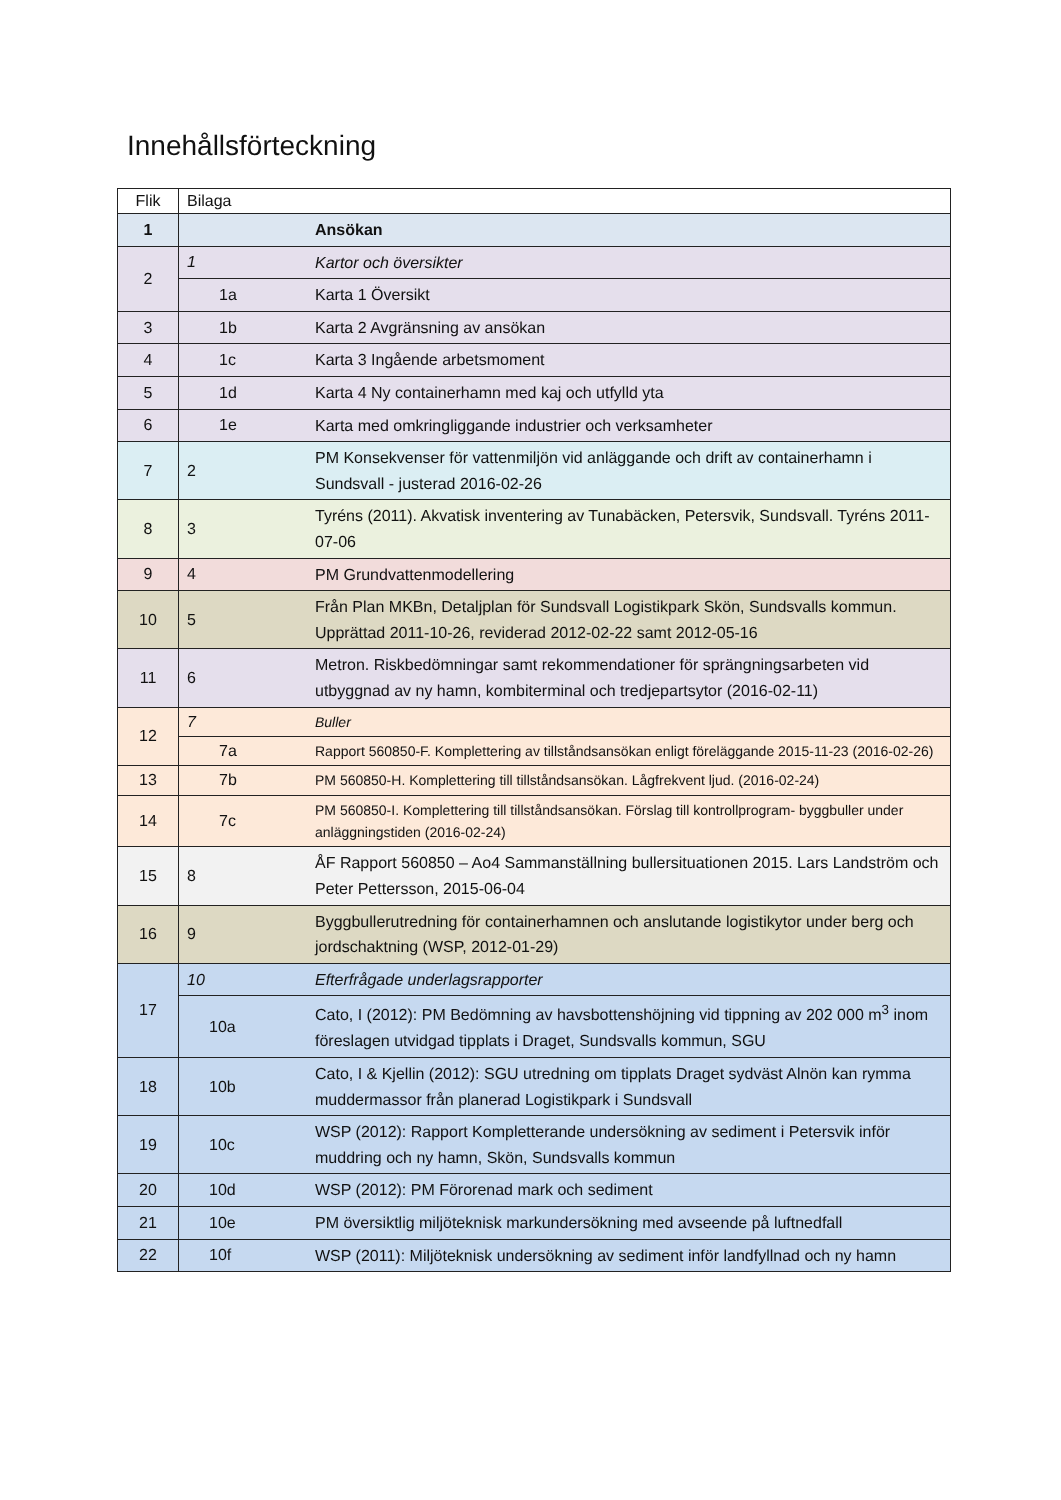Innehållsförteckning
| Flik | Bilaga | |
| --- | --- | --- |
| 1 | | Ansökan |
| 2 | 1 | Kartor och översikter |
| | 1a | Karta 1 Översikt |
| 3 | 1b | Karta 2 Avgränsning av ansökan |
| 4 | 1c | Karta 3 Ingående arbetsmoment |
| 5 | 1d | Karta 4 Ny containerhamn med kaj och utfylld yta |
| 6 | 1e | Karta med omkringliggande industrier och verksamheter |
| 7 | 2 | PM Konsekvenser för vattenmiljön vid anläggande och drift av containerhamn i Sundsvall - justerad 2016-02-26 |
| 8 | 3 | Tyréns (2011). Akvatisk inventering av Tunabäcken, Petersvik, Sundsvall. Tyréns 2011-07-06 |
| 9 | 4 | PM Grundvattenmodellering |
| 10 | 5 | Från Plan MKBn, Detaljplan för Sundsvall Logistikpark Skön, Sundsvalls kommun. Upprättad 2011-10-26, reviderad 2012-02-22 samt 2012-05-16 |
| 11 | 6 | Metron. Riskbedömningar samt rekommendationer för sprängningsarbeten vid utbyggnad av ny hamn, kombiterminal och tredjepartsytor (2016-02-11) |
| 12 | 7 | Buller |
| | 7a | Rapport 560850-F. Komplettering av tillståndsansökan enligt föreläggande 2015-11-23 (2016-02-26) |
| 13 | 7b | PM 560850-H. Komplettering till tillståndsansökan. Lågfrekvent ljud. (2016-02-24) |
| 14 | 7c | PM 560850-I. Komplettering till tillståndsansökan. Förslag till kontrollprogram- byggbuller under anläggningstiden (2016-02-24) |
| 15 | 8 | ÅF Rapport 560850 – Ao4 Sammanställning bullersituationen 2015. Lars Landström och Peter Pettersson, 2015-06-04 |
| 16 | 9 | Byggbullerutredning för containerhamnen och anslutande logistikytor under berg och jordschaktning (WSP, 2012-01-29) |
| 17 | 10 | Efterfrågade underlagsrapporter |
| | 10a | Cato, I (2012): PM Bedömning av havsbottenshöjning vid tippning av 202 000 m<sup>3</sup> inom föreslagen utvidgad tipplats i Draget, Sundsvalls kommun, SGU |
| 18 | 10b | Cato, I & Kjellin (2012): SGU utredning om tipplats Draget sydväst Alnön kan rymma muddermassor från planerad Logistikpark i Sundsvall |
| 19 | 10c | WSP (2012): Rapport Kompletterande undersökning av sediment i Petersvik inför muddring och ny hamn, Skön, Sundsvalls kommun |
| 20 | 10d | WSP (2012): PM Förorenad mark och sediment |
| 21 | 10e | PM översiktlig miljöteknisk markundersökning med avseende på luftnedfall |
| 22 | 10f | WSP (2011): Miljöteknisk undersökning av sediment inför landfyllnad och ny hamn |